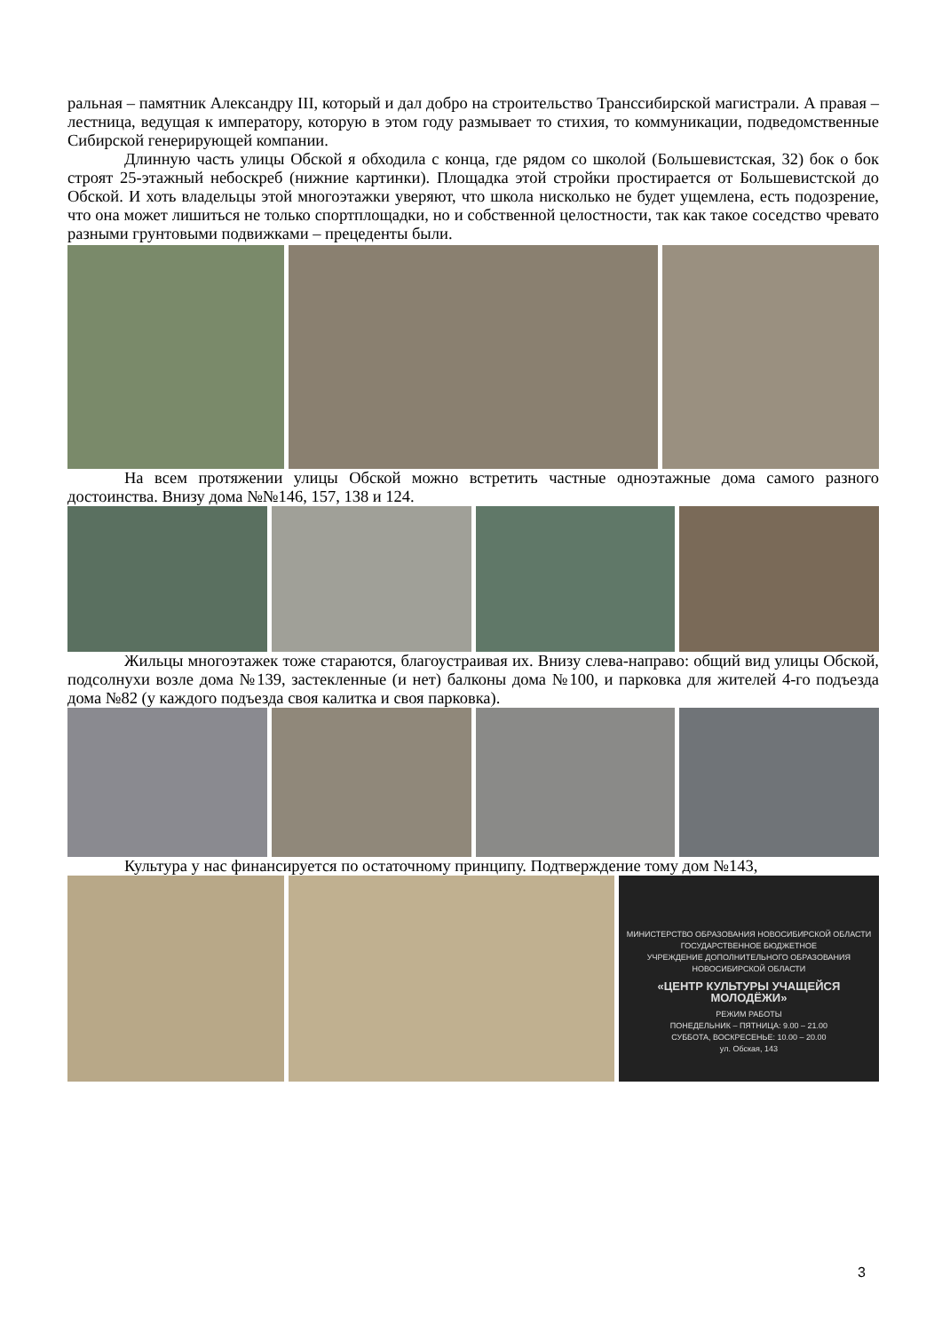ральная – памятник Александру III, который и дал добро на строительство Транссибирской магистрали. А правая – лестница, ведущая к императору, которую в этом году размывает то стихия, то коммуникации, подведомственные Сибирской генерирующей компании.
Длинную часть улицы Обской я обходила с конца, где рядом со школой (Большевистская, 32) бок о бок строят 25-этажный небоскреб (нижние картинки). Площадка этой стройки простирается от Большевистской до Обской. И хоть владельцы этой многоэтажки уверяют, что школа нисколько не будет ущемлена, есть подозрение, что она может лишиться не только спортплощадки, но и собственной целостности, так как такое соседство чревато разными грунтовыми подвижками – прецеденты были.
На всем протяжении улицы Обской можно встретить частные одноэтажные дома самого разного достоинства. Внизу дома №№146, 157, 138 и 124.
Жильцы многоэтажек тоже стараются, благоустраивая их. Внизу слева-направо: общий вид улицы Обской, подсолнухи возле дома №139, застекленные (и нет) балконы дома №100, и парковка для жителей 4-го подъезда дома №82 (у каждого подъезда своя калитка и своя парковка).
Культура у нас финансируется по остаточному принципу. Подтверждение тому дом №143,
МИНИСТЕРСТВО ОБРАЗОВАНИЯ НОВОСИБИРСКОЙ ОБЛАСТИ
ГОСУДАРСТВЕННОЕ БЮДЖЕТНОЕ
УЧРЕЖДЕНИЕ ДОПОЛНИТЕЛЬНОГО ОБРАЗОВАНИЯ
НОВОСИБИРСКОЙ ОБЛАСТИ
«ЦЕНТР КУЛЬТУРЫ УЧАЩЕЙСЯ МОЛОДЁЖИ»
РЕЖИМ РАБОТЫ
ПОНЕДЕЛЬНИК – ПЯТНИЦА: 9.00 – 21.00
СУББОТА, ВОСКРЕСЕНЬЕ: 10.00 – 20.00
ул. Обская, 143
3